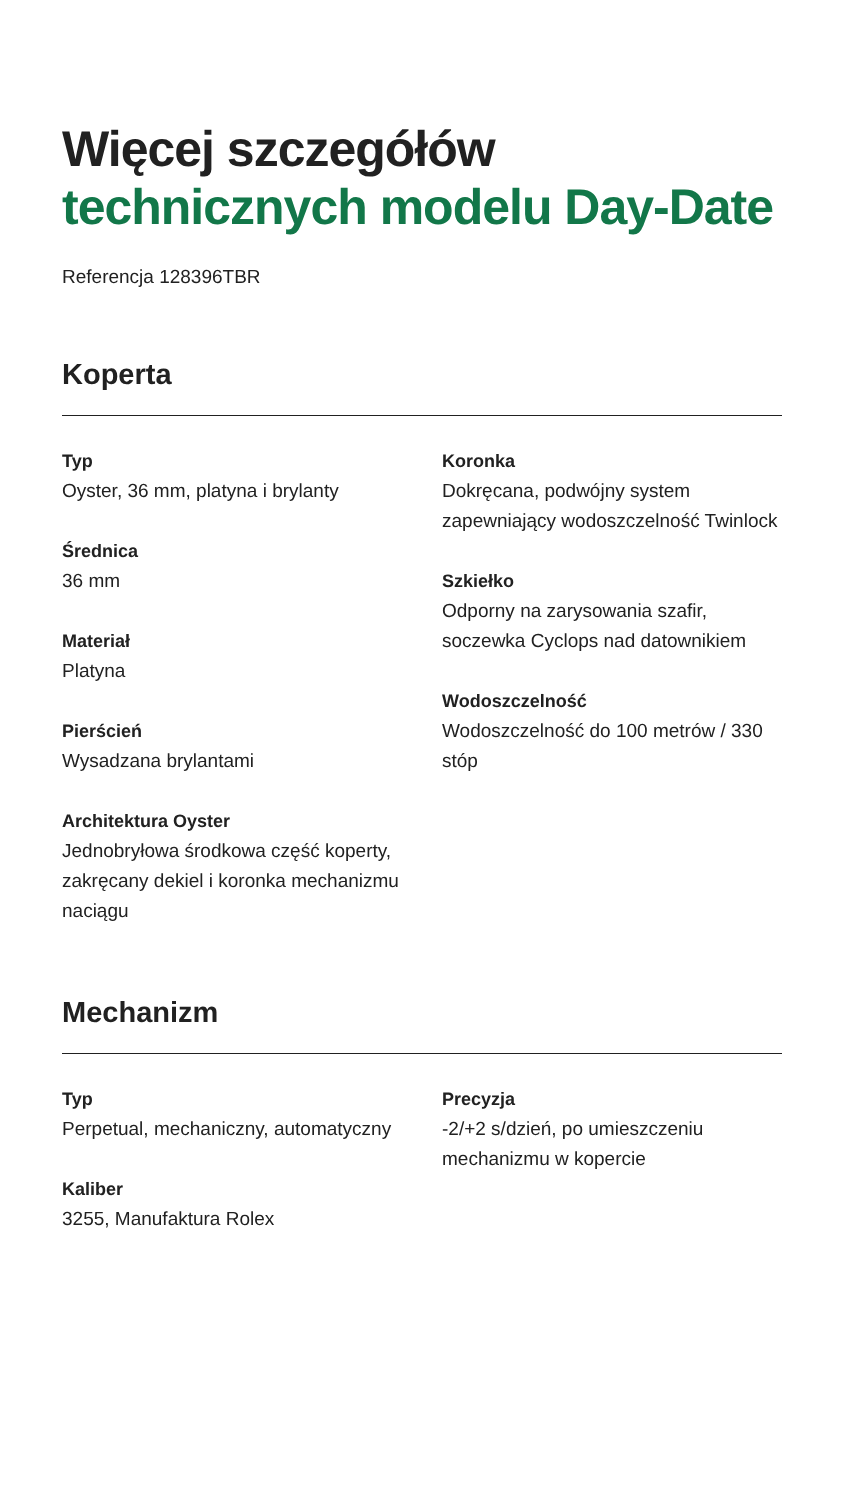Więcej szczegółów technicznych modelu Day-Date
Referencja 128396TBR
Koperta
Typ
Oyster, 36 mm, platyna i brylanty
Średnica
36 mm
Materiał
Platyna
Pierścień
Wysadzana brylantami
Architektura Oyster
Jednobryłowa środkowa część koperty, zakręcany dekiel i koronka mechanizmu naciągu
Koronka
Dokręcana, podwójny system zapewniający wodoszczelność Twinlock
Szkiełko
Odporny na zarysowania szafir, soczewka Cyclops nad datownikiem
Wodoszczelność
Wodoszczelność do 100 metrów / 330 stóp
Mechanizm
Typ
Perpetual, mechaniczny, automatyczny
Kaliber
3255, Manufaktura Rolex
Precyzja
-2/+2 s/dzień, po umieszczeniu mechanizmu w kopercie